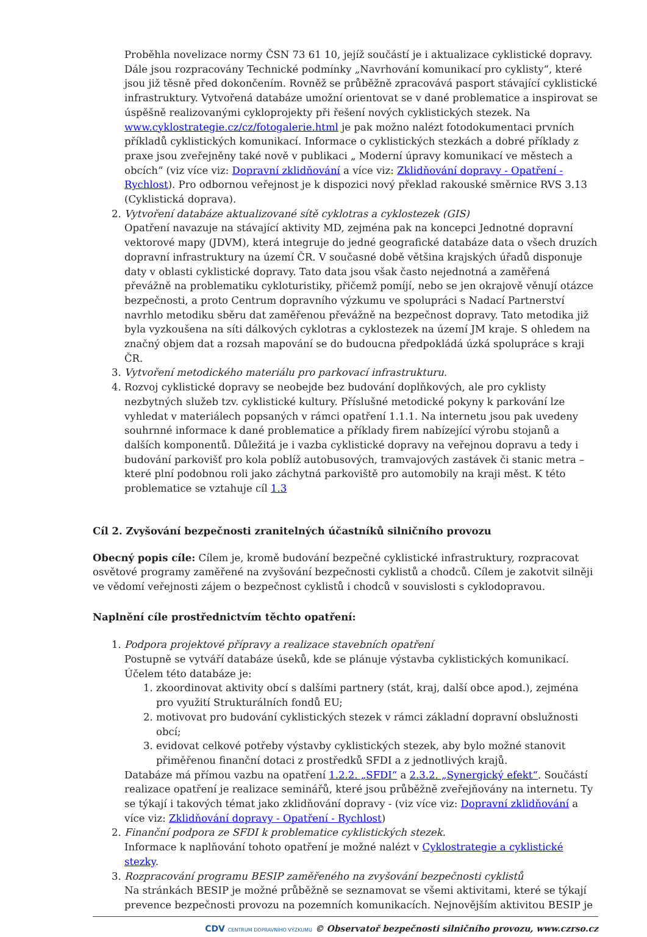Proběhla novelizace normy ČSN 73 61 10, jejíž součástí je i aktualizace cyklistické dopravy. Dále jsou rozpracovány Technické podmínky „Navrhování komunikací pro cyklisty“, které jsou již těsně před dokončením. Rovněž se průběžně zpracovává pasport stávající cyklistické infrastruktury. Vytvořená databáze umožní orientovat se v dané problematice a inspirovat se úspěšně realizovanými cykloprojekty při řešení nových cyklistických stezek. Na www.cyklostrategie.cz/cz/fotogalerie.html je pak možno nalézt fotodokumentaci prvních příkladů cyklistických komunikací. Informace o cyklistických stezkách a dobré příklady z praxe jsou zveřejněny také nově v publikaci „ Moderní úpravy komunikací ve městech a obcích“ (viz více viz: Dopravní zklidňování a více viz: Zklidňování dopravy - Opatření - Rychlost). Pro odbornou veřejnost je k dispozici nový překlad rakouské směrnice RVS 3.13 (Cyklistická doprava).
2. Vytvoření databáze aktualizované sítě cyklotras a cyklostezek (GIS)
Opatření navazuje na stávající aktivity MD, zejména pak na koncepci Jednotné dopravní vektorové mapy (JDVM), která integruje do jedné geografické databáze data o všech druzích dopravní infrastruktury na území ČR. V současné době většina krajských úřadů disponuje daty v oblasti cyklistické dopravy. Tato data jsou však často nejednotná a zaměřená převážně na problematiku cykloturistiky, přičemž pomíjí, nebo se jen okrajově věnují otázce bezpečnosti, a proto Centrum dopravního výzkumu ve spolupráci s Nadací Partnerství navrhlo metodiku sběru dat zaměřenou převážně na bezpečnost dopravy. Tato metodika již byla vyzkoušena na síti dálkových cyklotras a cyklostezek na území JM kraje. S ohledem na značný objem dat a rozsah mapování se do budoucna předpokládá úzká spolupráce s kraji ČR.
3. Vytvoření metodického materiálu pro parkovací infrastrukturu.
4. Rozvoj cyklistické dopravy se neobejde bez budování doplňkových, ale pro cyklisty nezbytných služeb tzv. cyklistické kultury. Příslušné metodické pokyny k parkování lze vyhledat v materiálech popsaných v rámci opatření 1.1.1. Na internetu jsou pak uvedeny souhrnné informace k dané problematice a příklady firem nabízející výrobu stojanů a dalších komponentů. Důležitá je i vazba cyklistické dopravy na veřejnou dopravu a tedy i budování parkovišť pro kola poblíž autobusových, tramvajových zastávek či stanic metra – které plní podobnou roli jako záchytná parkoviště pro automobily na kraji měst. K této problematice se vztahuje cíl 1.3
Cíl 2. Zvyšování bezpečnosti zranitelných účastníků silničního provozu
Obecný popis cíle: Cílem je, kromě budování bezpečné cyklistické infrastruktury, rozpracovat osvětové programy zaměřené na zvyšování bezpečnosti cyklistů a chodců. Cílem je zakotvit silněji ve vědomí veřejnosti zájem o bezpečnost cyklistů i chodců v souvislosti s cyklodopravou.
Naplnění cíle prostřednictvím těchto opatření:
1. Podpora projektové přípravy a realizace stavebních opatření
Postupně se vytváří databáze úseků, kde se plánuje výstavba cyklistických komunikací. Účelem této databáze je:
1. zkoordinovat aktivity obcí s dalšími partnery (stát, kraj, další obce apod.), zejména pro využití Strukturálních fondů EU;
2. motivovat pro budování cyklistických stezek v rámci základní dopravní obslužnosti obcí;
3. evidovat celkové potřeby výstavby cyklistických stezek, aby bylo možné stanovit přiměřenou finanční dotaci z prostředků SFDI a z jednotlivých krajů.
Databáze má přímou vazbu na opatření 1.2.2. „SFDI“ a 2.3.2. „Synergický efekt“. Součástí realizace opatření je realizace seminářů, které jsou průběžně zveřejňovány na internetu. Ty se týkají i takových témat jako zklidňování dopravy - (viz více viz: Dopravní zklidňování a více viz: Zklidňování dopravy - Opatření - Rychlost)
2. Finanční podpora ze SFDI k problematice cyklistických stezek.
Informace k naplňování tohoto opatření je možné nalézt v Cyklostrategie a cyklistické stezky.
3. Rozpracování programu BESIP zaměřeného na zvyšování bezpečnosti cyklistů
Na stránkách BESIP je možné průběžně se seznamovat se všemi aktivitami, které se týkají prevence bezpečnosti provozu na pozemních komunikacích. Nejnovějším aktivitou BESIP je
CDV CENTRUM DOPRAVNÍHO VÝZKUMU © Observatoř bezpečnosti silničního provozu, www.czrso.cz